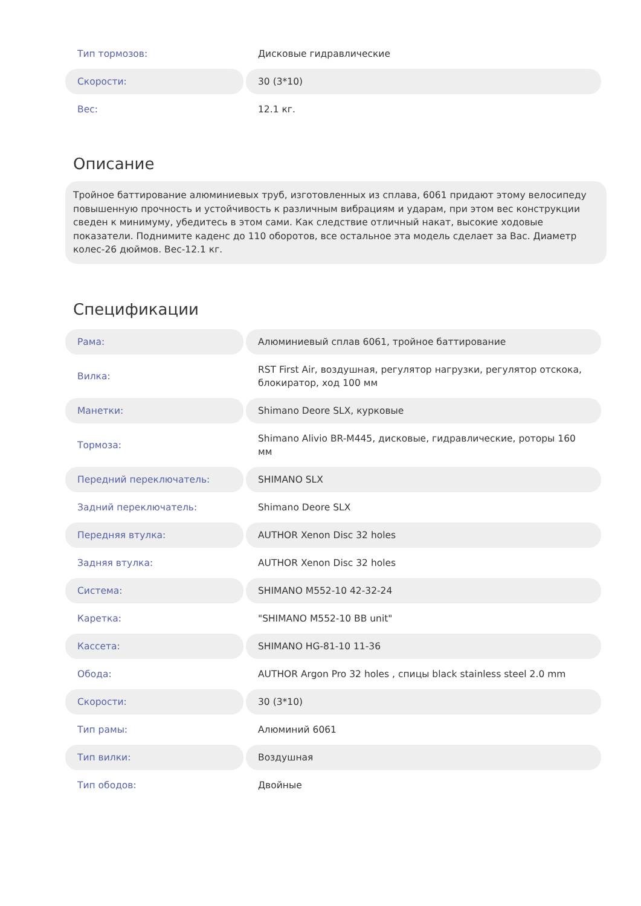| Тип тормозов: | Дисковые гидравлические |
| Скорости: | 30 (3*10) |
| Вес: | 12.1 кг. |
Описание
Тройное баттирование алюминиевых труб, изготовленных из сплава, 6061 придают этому велосипеду повышенную прочность и устойчивость к различным вибрациям и ударам, при этом вес конструкции сведен к минимуму, убедитесь в этом сами. Как следствие отличный накат, высокие ходовые показатели. Поднимите каденс до 110 оборотов, все остальное эта модель сделает за Вас. Диаметр колес-26 дюймов. Вес-12.1 кг.
Спецификации
| Рама: | Алюминиевый сплав 6061, тройное баттирование |
| Вилка: | RST First Air, воздушная, регулятор нагрузки, регулятор отскока, блокиратор, ход 100 мм |
| Манетки: | Shimano Deore SLX, курковые |
| Тормоза: | Shimano Alivio BR-M445, дисковые, гидравлические, роторы 160 мм |
| Передний переключатель: | SHIMANO SLX |
| Задний переключатель: | Shimano Deore SLX |
| Передняя втулка: | AUTHOR Xenon Disc 32 holes |
| Задняя втулка: | AUTHOR Xenon Disc 32 holes |
| Система: | SHIMANO M552-10 42-32-24 |
| Каретка: | "SHIMANO M552-10 BB unit" |
| Кассета: | SHIMANO HG-81-10 11-36 |
| Обода: | AUTHOR Argon Pro 32 holes , спицы black stainless steel 2.0 mm |
| Скорости: | 30 (3*10) |
| Тип рамы: | Алюминий 6061 |
| Тип вилки: | Воздушная |
| Тип ободов: | Двойные |